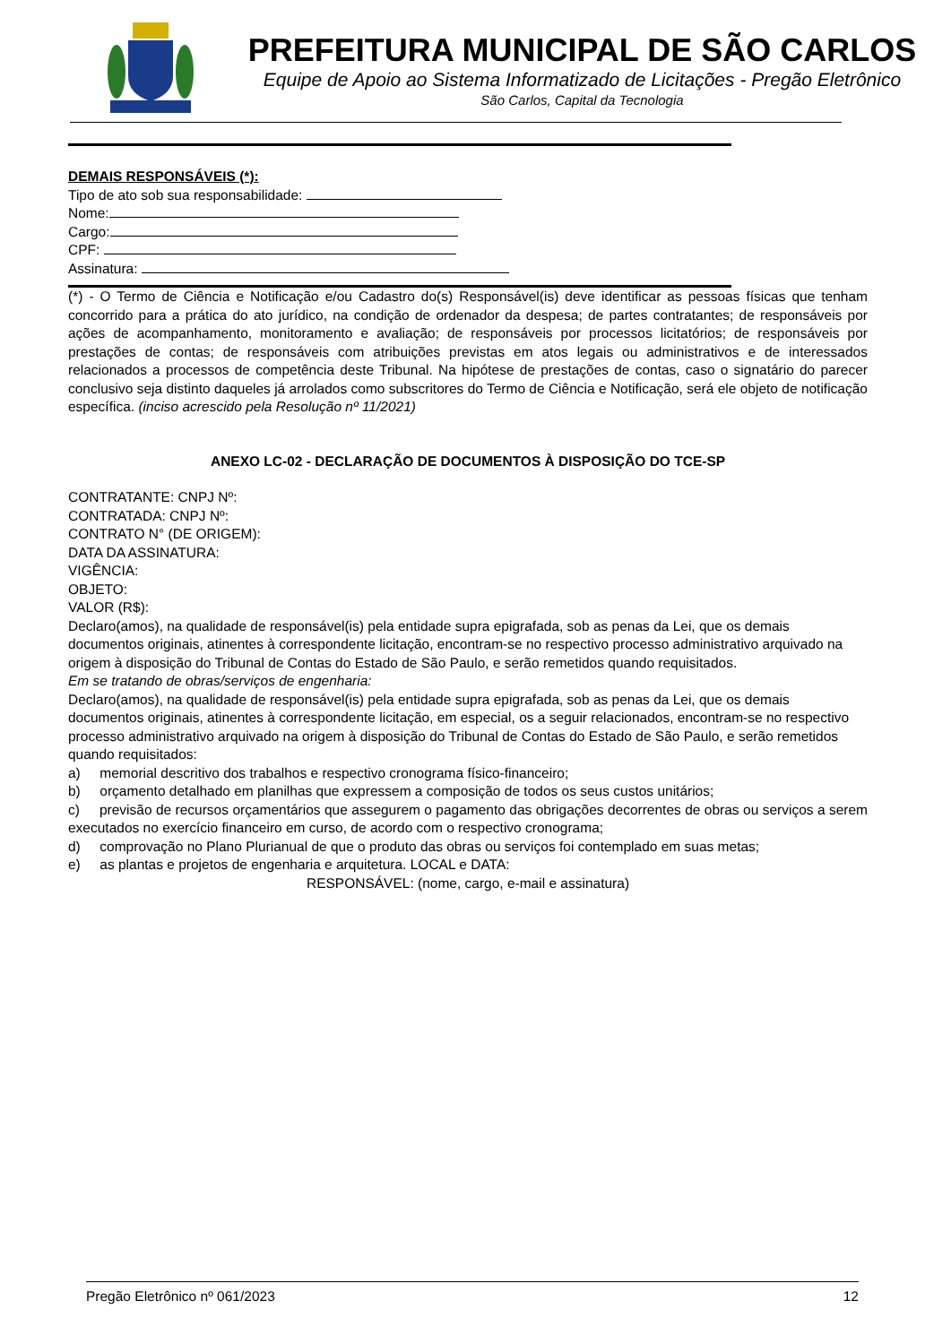PREFEITURA MUNICIPAL DE SÃO CARLOS
Equipe de Apoio ao Sistema Informatizado de Licitações - Pregão Eletrônico
São Carlos, Capital da Tecnologia
DEMAIS RESPONSÁVEIS (*):
Tipo de ato sob sua responsabilidade:
Nome:
Cargo:
CPF:
Assinatura:
(*) - O Termo de Ciência e Notificação e/ou Cadastro do(s) Responsável(is) deve identificar as pessoas físicas que tenham concorrido para a prática do ato jurídico, na condição de ordenador da despesa; de partes contratantes; de responsáveis por ações de acompanhamento, monitoramento e avaliação; de responsáveis por processos licitatórios; de responsáveis por prestações de contas; de responsáveis com atribuições previstas em atos legais ou administrativos e de interessados relacionados a processos de competência deste Tribunal. Na hipótese de prestações de contas, caso o signatário do parecer conclusivo seja distinto daqueles já arrolados como subscritores do Termo de Ciência e Notificação, será ele objeto de notificação específica. (inciso acrescido pela Resolução nº 11/2021)
ANEXO LC-02 - DECLARAÇÃO DE DOCUMENTOS À DISPOSIÇÃO DO TCE-SP
CONTRATANTE: CNPJ Nº:
CONTRATADA: CNPJ Nº:
CONTRATO N° (DE ORIGEM):
DATA DA ASSINATURA:
VIGÊNCIA:
OBJETO:
VALOR (R$):
Declaro(amos), na qualidade de responsável(is) pela entidade supra epigrafada, sob as penas da Lei, que os demais documentos originais, atinentes à correspondente licitação, encontram-se no respectivo processo administrativo arquivado na origem à disposição do Tribunal de Contas do Estado de São Paulo, e serão remetidos quando requisitados.
Em se tratando de obras/serviços de engenharia:
Declaro(amos), na qualidade de responsável(is) pela entidade supra epigrafada, sob as penas da Lei, que os demais documentos originais, atinentes à correspondente licitação, em especial, os a seguir relacionados, encontram-se no respectivo processo administrativo arquivado na origem à disposição do Tribunal de Contas do Estado de São Paulo, e serão remetidos quando requisitados:
a) memorial descritivo dos trabalhos e respectivo cronograma físico-financeiro;
b) orçamento detalhado em planilhas que expressem a composição de todos os seus custos unitários;
c) previsão de recursos orçamentários que assegurem o pagamento das obrigações decorrentes de obras ou serviços a serem executados no exercício financeiro em curso, de acordo com o respectivo cronograma;
d) comprovação no Plano Plurianual de que o produto das obras ou serviços foi contemplado em suas metas;
e) as plantas e projetos de engenharia e arquitetura. LOCAL e DATA:
RESPONSÁVEL: (nome, cargo, e-mail e assinatura)
Pregão Eletrônico nº 061/2023 12